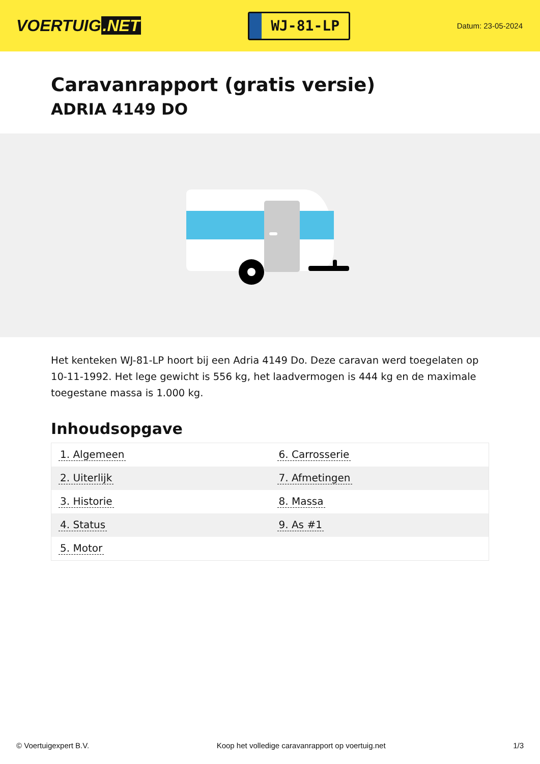VOERTUIG.NET
WJ-81-LP
Datum: 23-05-2024
Caravanrapport (gratis versie)
ADRIA 4149 DO
Het kenteken WJ-81-LP hoort bij een Adria 4149 Do. Deze caravan werd toegelaten op 10-11-1992. Het lege gewicht is 556 kg, het laadvermogen is 444 kg en de maximale toegestane massa is 1.000 kg.
Inhoudsopgave
| 1. Algemeen | 6. Carrosserie |
| 2. Uiterlijk | 7. Afmetingen |
| 3. Historie | 8. Massa |
| 4. Status | 9. As #1 |
| 5. Motor | |
© Voertuigexpert B.V. Koop het volledige caravanrapport op voertuig.net 1/3